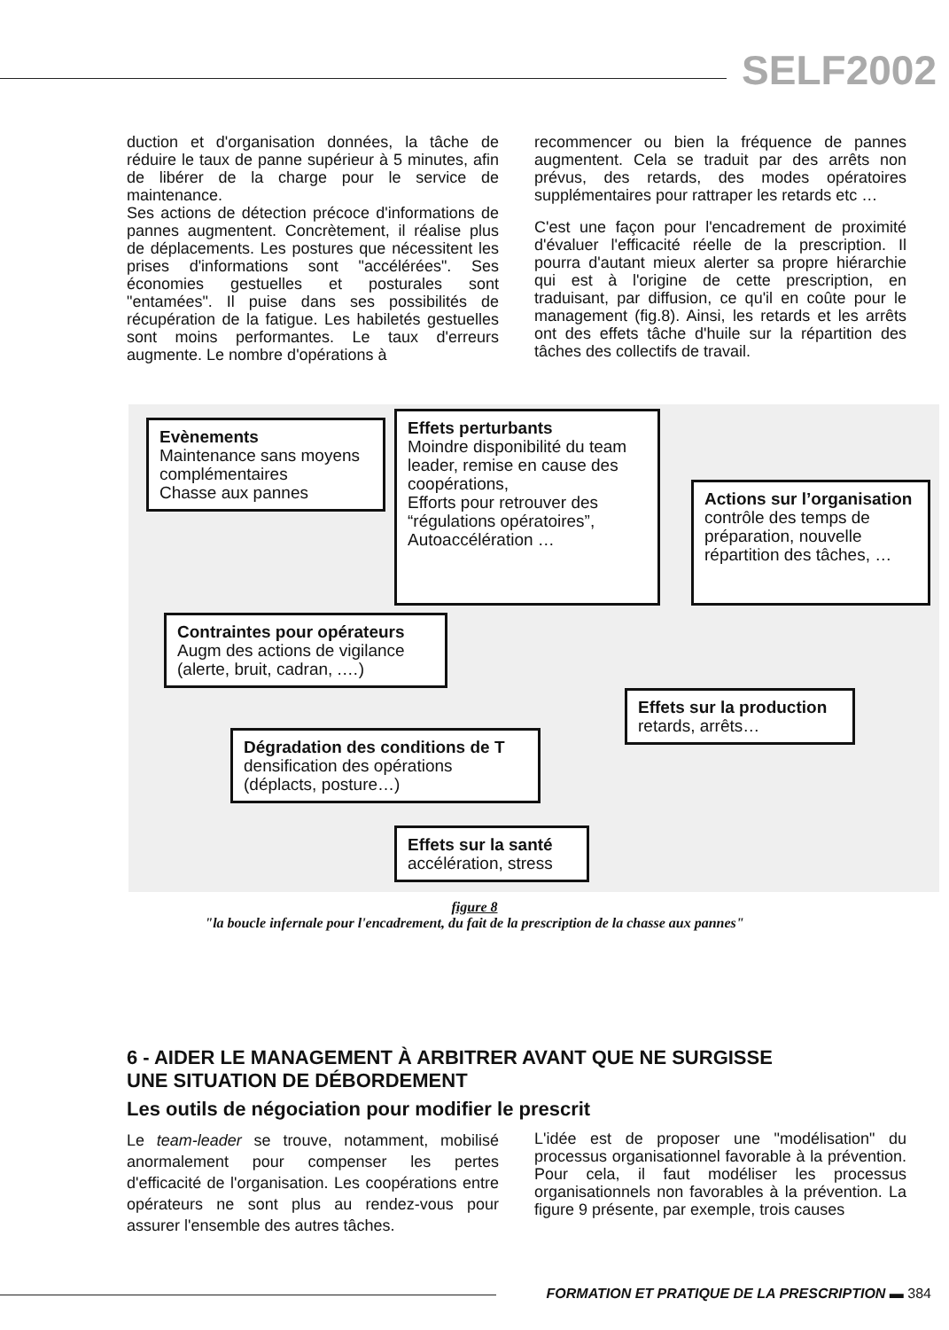SELF2002
duction et d'organisation données, la tâche de réduire le taux de panne supérieur à 5 minutes, afin de libérer de la charge pour le service de maintenance.
Ses actions de détection précoce d'informations de pannes augmentent. Concrètement, il réalise plus de déplacements. Les postures que nécessitent les prises d'informations sont "accélérées". Ses économies gestuelles et posturales sont "entamées". Il puise dans ses possibilités de récupération de la fatigue. Les habiletés gestuelles sont moins performantes. Le taux d'erreurs augmente. Le nombre d'opérations à
recommencer ou bien la fréquence de pannes augmentent. Cela se traduit par des arrêts non prévus, des retards, des modes opératoires supplémentaires pour rattraper les retards etc …
C'est une façon pour l'encadrement de proximité d'évaluer l'efficacité réelle de la prescription. Il pourra d'autant mieux alerter sa propre hiérarchie qui est à l'origine de cette prescription, en traduisant, par diffusion, ce qu'il en coûte pour le management (fig.8). Ainsi, les retards et les arrêts ont des effets tâche d'huile sur la répartition des tâches des collectifs de travail.
Evènements
Maintenance sans moyens complémentaires
Chasse aux pannes
Effets perturbants
Moindre disponibilité du team leader, remise en cause des coopérations,
Efforts pour retrouver des “régulations opératoires”, Autoaccélération …
Actions sur l’organisation
contrôle des temps de préparation, nouvelle répartition des tâches, …
Contraintes pour opérateurs
Augm des actions de vigilance (alerte, bruit, cadran, .…)
Effets sur la production
retards, arrêts…
Dégradation des conditions de T
densification des opérations (déplacts, posture…)
Effets sur la santé
accélération, stress
figure 8
"la boucle infernale pour l'encadrement, du fait de la prescription de la chasse aux pannes"
6 - AIDER LE MANAGEMENT À ARBITRER AVANT QUE NE SURGISSE
UNE SITUATION DE DÉBORDEMENT
Les outils de négociation pour modifier le prescrit
Le team-leader se trouve, notamment, mobilisé anormalement pour compenser les pertes d'efficacité de l'organisation. Les coopérations entre opérateurs ne sont plus au rendez-vous pour assurer l'ensemble des autres tâches.
L'idée est de proposer une "modélisation" du processus organisationnel favorable à la prévention. Pour cela, il faut modéliser les processus organisationnels non favorables à la prévention. La figure 9 présente, par exemple, trois causes
FORMATION ET PRATIQUE DE LA PRESCRIPTION ▬ 384